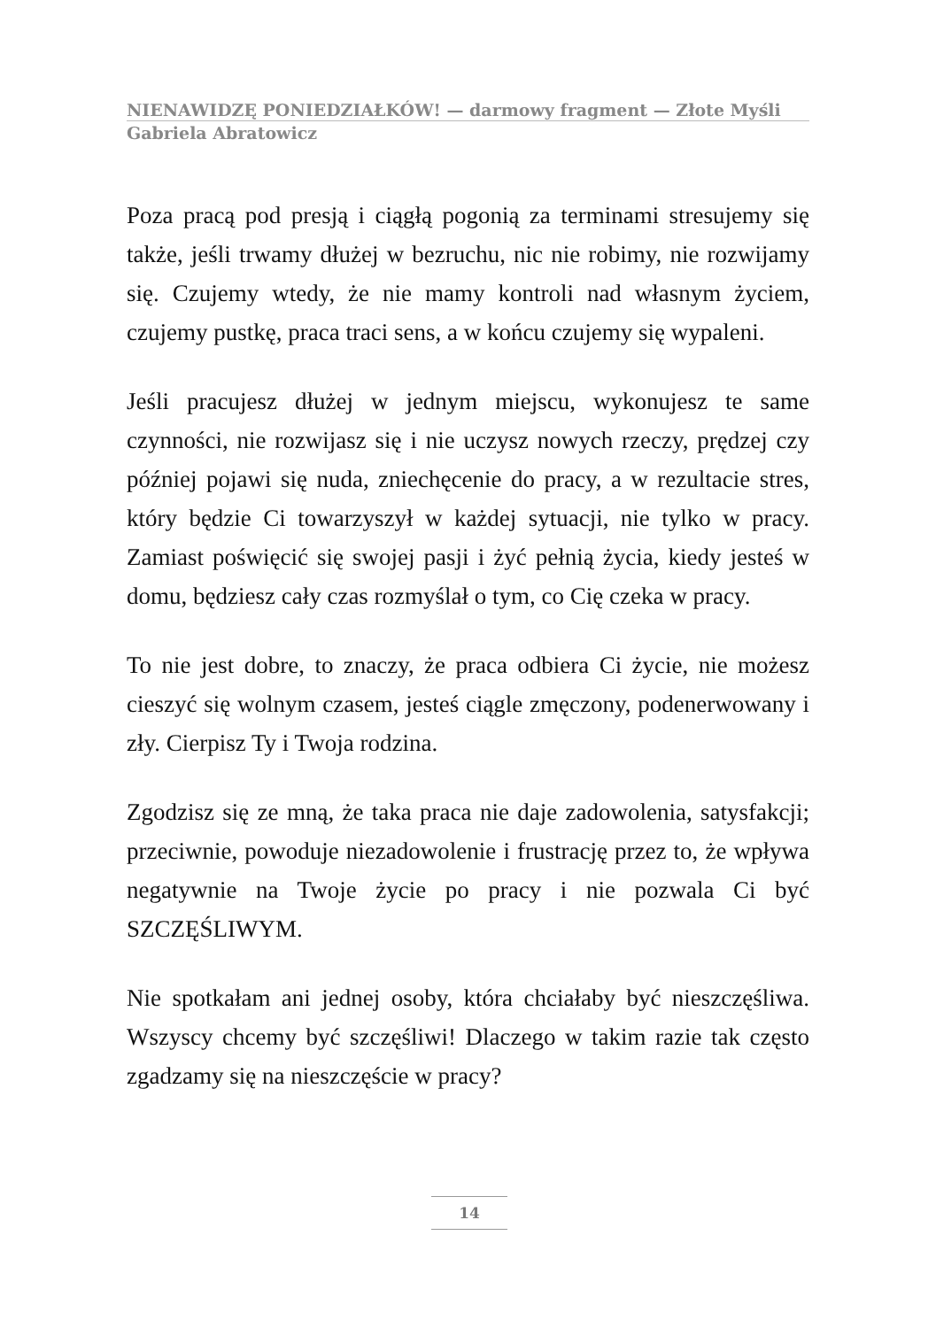NIENAWIDZĘ PONIEDZIAŁKÓW! — darmowy fragment — Złote Myśli
Gabriela Abratowicz
Poza pracą pod presją i ciągłą pogonią za terminami stresujemy się także, jeśli trwamy dłużej w bezruchu, nic nie robimy, nie rozwijamy się. Czujemy wtedy, że nie mamy kontroli nad własnym życiem, czujemy pustkę, praca traci sens, a w końcu czujemy się wypaleni.
Jeśli pracujesz dłużej w jednym miejscu, wykonujesz te same czynności, nie rozwijasz się i nie uczysz nowych rzeczy, prędzej czy później pojawi się nuda, zniechęcenie do pracy, a w rezultacie stres, który będzie Ci towarzyszył w każdej sytuacji, nie tylko w pracy. Zamiast poświęcić się swojej pasji i żyć pełnią życia, kiedy jesteś w domu, będziesz cały czas rozmyślał o tym, co Cię czeka w pracy.
To nie jest dobre, to znaczy, że praca odbiera Ci życie, nie możesz cieszyć się wolnym czasem, jesteś ciągle zmęczony, podenerwowany i zły. Cierpisz Ty i Twoja rodzina.
Zgodzisz się ze mną, że taka praca nie daje zadowolenia, satysfakcji; przeciwnie, powoduje niezadowolenie i frustrację przez to, że wpływa negatywnie na Twoje życie po pracy i nie pozwala Ci być SZCZĘŚLIWYM.
Nie spotkałam ani jednej osoby, która chciałaby być nieszczęśliwa. Wszyscy chcemy być szczęśliwi! Dlaczego w takim razie tak często zgadzamy się na nieszczęście w pracy?
14